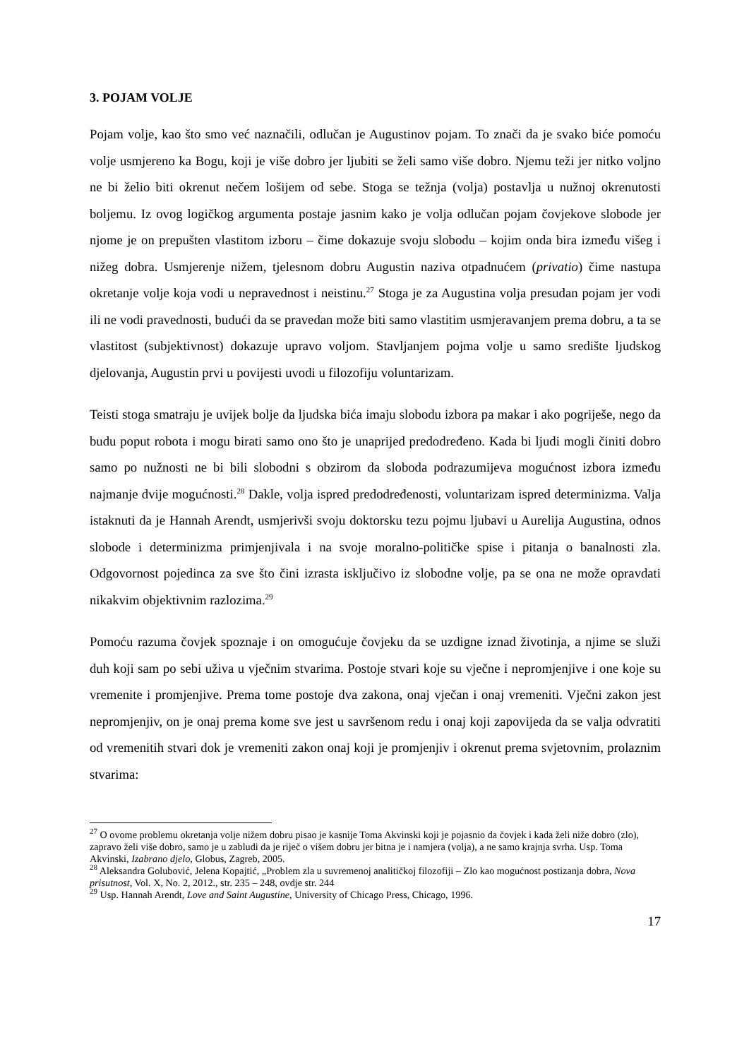3. POJAM VOLJE
Pojam volje, kao što smo već naznačili, odlučan je Augustinov pojam. To znači da je svako biće pomoću volje usmjereno ka Bogu, koji je više dobro jer ljubiti se želi samo više dobro. Njemu teži jer nitko voljno ne bi želio biti okrenut nečem lošijem od sebe. Stoga se težnja (volja) postavlja u nužnoj okrenutosti boljemu. Iz ovog logičkog argumenta postaje jasnim kako je volja odlučan pojam čovjekove slobode jer njome je on prepušten vlastitom izboru – čime dokazuje svoju slobodu – kojim onda bira između višeg i nižeg dobra. Usmjerenje nižem, tjelesnom dobru Augustin naziva otpadnućem (privatio) čime nastupa okretanje volje koja vodi u nepravednost i neistinu.<sup>27</sup> Stoga je za Augustina volja presudan pojam jer vodi ili ne vodi pravednosti, budući da se pravedan može biti samo vlastitim usmjeravanjem prema dobru, a ta se vlastitost (subjektivnost) dokazuje upravo voljom. Stavljanjem pojma volje u samo središte ljudskog djelovanja, Augustin prvi u povijesti uvodi u filozofiju voluntarizam.
Teisti stoga smatraju je uvijek bolje da ljudska bića imaju slobodu izbora pa makar i ako pogriješe, nego da budu poput robota i mogu birati samo ono što je unaprijed predodređeno. Kada bi ljudi mogli činiti dobro samo po nužnosti ne bi bili slobodni s obzirom da sloboda podrazumijeva mogućnost izbora između najmanje dvije mogućnosti.<sup>28</sup> Dakle, volja ispred predodređenosti, voluntarizam ispred determinizma. Valja istaknuti da je Hannah Arendt, usmjerivši svoju doktorsku tezu pojmu ljubavi u Aurelija Augustina, odnos slobode i determinizma primjenjivala i na svoje moralno-političke spise i pitanja o banalnosti zla. Odgovornost pojedinca za sve što čini izrasta isključivo iz slobodne volje, pa se ona ne može opravdati nikakvim objektivnim razlozima.<sup>29</sup>
Pomoću razuma čovjek spoznaje i on omogućuje čovjeku da se uzdigne iznad životinja, a njime se služi duh koji sam po sebi uživa u vječnim stvarima. Postoje stvari koje su vječne i nepromjenjive i one koje su vremenite i promjenjive. Prema tome postoje dva zakona, onaj vječan i onaj vremeniti. Vječni zakon jest nepromjenjiv, on je onaj prema kome sve jest u savršenom redu i onaj koji zapovijeda da se valja odvratiti od vremenitih stvari dok je vremeniti zakon onaj koji je promjenjiv i okrenut prema svjetovnim, prolaznim stvarima:
<sup>27</sup> O ovome problemu okretanja volje nižem dobru pisao je kasnije Toma Akvinski koji je pojasnio da čovjek i kada želi niže dobro (zlo), zapravo želi više dobro, samo je u zabludi da je riječ o višem dobru jer bitna je i namjera (volja), a ne samo krajnja svrha. Usp. Toma Akvinski, Izabrano djelo, Globus, Zagreb, 2005.
<sup>28</sup> Aleksandra Golubović, Jelena Kopajtić, „Problem zla u suvremenoj analitičkoj filozofiji – Zlo kao mogućnost postizanja dobra, Nova prisutnost, Vol. X, No. 2, 2012., str. 235 – 248, ovdje str. 244
<sup>29</sup> Usp. Hannah Arendt, Love and Saint Augustine, University of Chicago Press, Chicago, 1996.
17